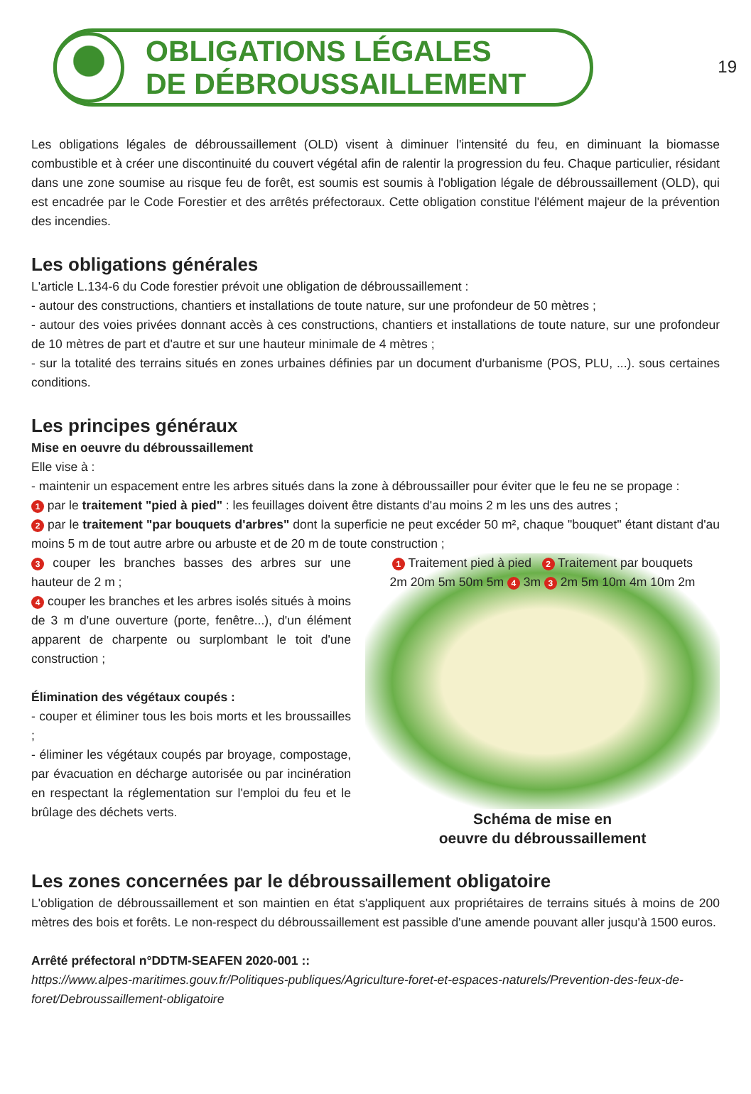19
OBLIGATIONS LÉGALES
DE DÉBROUSSAILLEMENT
Les obligations légales de débroussaillement (OLD) visent à diminuer l'intensité du feu, en diminuant la biomasse combustible et à créer une discontinuité du couvert végétal afin de ralentir la progression du feu. Chaque particulier, résidant dans une zone soumise au risque feu de forêt, est soumis est soumis à l'obligation légale de débroussaillement (OLD), qui est encadrée par le Code Forestier et des arrêtés préfectoraux. Cette obligation constitue l'élément majeur de la prévention des incendies.
Les obligations générales
L'article L.134-6 du Code forestier prévoit une obligation de débroussaillement :
- autour des constructions, chantiers et installations de toute nature, sur une profondeur de 50 mètres ;
- autour des voies privées donnant accès à ces constructions, chantiers et installations de toute nature, sur une profondeur de 10 mètres de part et d'autre et sur une hauteur minimale de 4 mètres ;
- sur la totalité des terrains situés en zones urbaines définies par un document d'urbanisme (POS, PLU, ...). sous certaines conditions.
Les principes généraux
Mise en oeuvre du débroussaillement
Elle vise à :
- maintenir un espacement entre les arbres situés dans la zone à débroussailler pour éviter que le feu ne se propage :
1 par le traitement "pied à pied" : les feuillages doivent être distants d'au moins 2 m les uns des autres ;
2 par le traitement "par bouquets d'arbres" dont la superficie ne peut excéder 50 m², chaque "bouquet" étant distant d'au moins 5 m de tout autre arbre ou arbuste et de 20 m de toute construction ;
3 couper les branches basses des arbres sur une hauteur de 2 m ;
4 couper les branches et les arbres isolés situés à moins de 3 m d'une ouverture (porte, fenêtre...), d'un élément apparent de charpente ou surplombant le toit d'une construction ;
Élimination des végétaux coupés :
- couper et éliminer tous les bois morts et les broussailles ;
- éliminer les végétaux coupés par broyage, compostage, par évacuation en décharge autorisée ou par incinération en respectant la réglementation sur l'emploi du feu et le brûlage des déchets verts.
1 Traitement pied à pied 2 Traitement par bouquets
2m 20m 5m 50m 5m 4 3m 3 2m 5m 10m 4m 10m 2m
Schéma de mise en
oeuvre du débroussaillement
Les zones concernées par le débroussaillement obligatoire
L'obligation de débroussaillement et son maintien en état s'appliquent aux propriétaires de terrains situés à moins de 200 mètres des bois et forêts. Le non-respect du débroussaillement est passible d'une amende pouvant aller jusqu'à 1500 euros.
Arrêté préfectoral n°DDTM-SEAFEN 2020-001 ::
https://www.alpes-maritimes.gouv.fr/Politiques-publiques/Agriculture-foret-et-espaces-naturels/Prevention-des-feux-de-foret/Debroussaillement-obligatoire